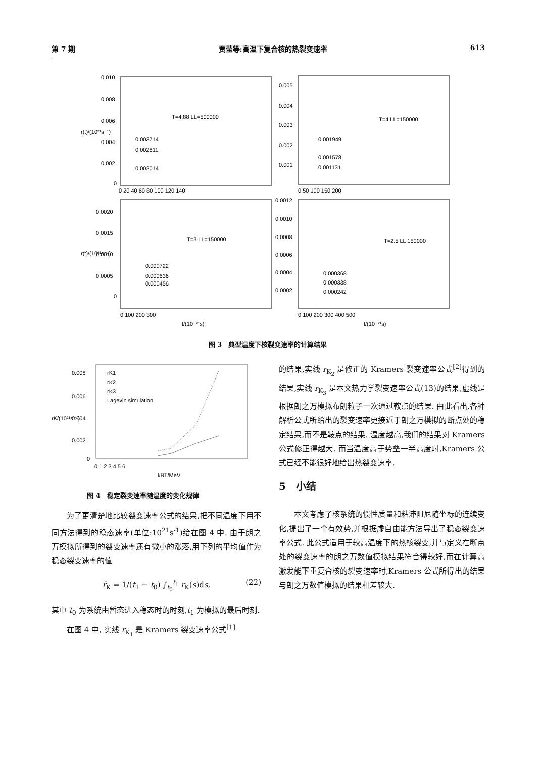第 7 期 贾莹等:高温下复合核的热裂变速率 613
0.010
0.008
0.006
0.004
0.002
0
T=4.88 LL=500000
0.003714
0.002811
0.002014
0 20 40 60 80 100 120 140
0.005
0.004
0.003
0.002
0.001
T=4 LL=150000
0.001949
0.001578
0.001131
0 50 100 150 200
0.0020
0.0015
0.0010
0.0005
0
T=3 LL=150000
0.000722
0.000636
0.000456
0.0012
0.0010
0.0008
0.0006
0.0004
0.0002
T=2.5 LL 150000
0.000368
0.000338
0.000242
0 100 200 300
t/(10⁻²¹s)
0 100 200 300 400 500
t/(10⁻²¹s)
r(t)/(10²¹s⁻¹)
r(t)/(10²¹s⁻¹)
图 3　典型温度下核裂变速率的计算结果
0.008
0.006
0.004
0.002
0
rK1
rK2
rK3
Lagevin simulation
0 1 2 3 4 5 6
kBT/MeV
rK/(10²¹s⁻¹)
图 4　稳定裂变速率随温度的变化规律
为了更清楚地比较裂变速率公式的结果,把不同温度下用不同方法得到的稳态速率(单位:10<sup>21</sup>s<sup>-1</sup>)给在图 4 中. 由于朗之万模拟所得到的裂变速率还有微小的涨落,用下列的平均值作为稳态裂变速率的值
r̄<sub>K</sub> = 1/(t<sub>1</sub> − t<sub>0</sub>) ∫<sub>t<sub>0</sub></sub><sup>t<sub>1</sub></sup> r<sub>K</sub>(s)ds, (22)
其中 t<sub>0</sub> 为系统由暂态进入稳态时的时刻,t<sub>1</sub> 为模拟的最后时刻.
在图 4 中, 实线 r<sub>K<sub>1</sub></sub> 是 Kramers 裂变速率公式<sup>[1]</sup>
的结果,实线 r<sub>K<sub>2</sub></sub> 是修正的 Kramers 裂变速率公式<sup>[2]</sup>得到的结果,实线 r<sub>K<sub>3</sub></sub> 是本文热力学裂变速率公式(13)的结果,虚线是根据朗之万模拟布朗粒子一次通过鞍点的结果. 由此看出,各种解析公式所给出的裂变速率更接近于朗之万模拟的断点处的稳定结果,而不是鞍点的结果. 温度越高,我们的结果对 Kramers 公式修正得越大. 而当温度高于势垒一半高度时,Kramers 公式已经不能很好地给出热裂变速率.
5　小结
本文考虑了核系统的惯性质量和粘滞阻尼随坐标的连续变化,提出了一个有效势,并根据虚自由能方法导出了稳态裂变速率公式. 此公式适用于较高温度下的热核裂变,并与定义在断点处的裂变速率的朗之万数值模拟结果符合得较好,而在计算高激发能下重复合核的裂变速率时,Kramers 公式所得出的结果与朗之万数值模拟的结果相差较大.